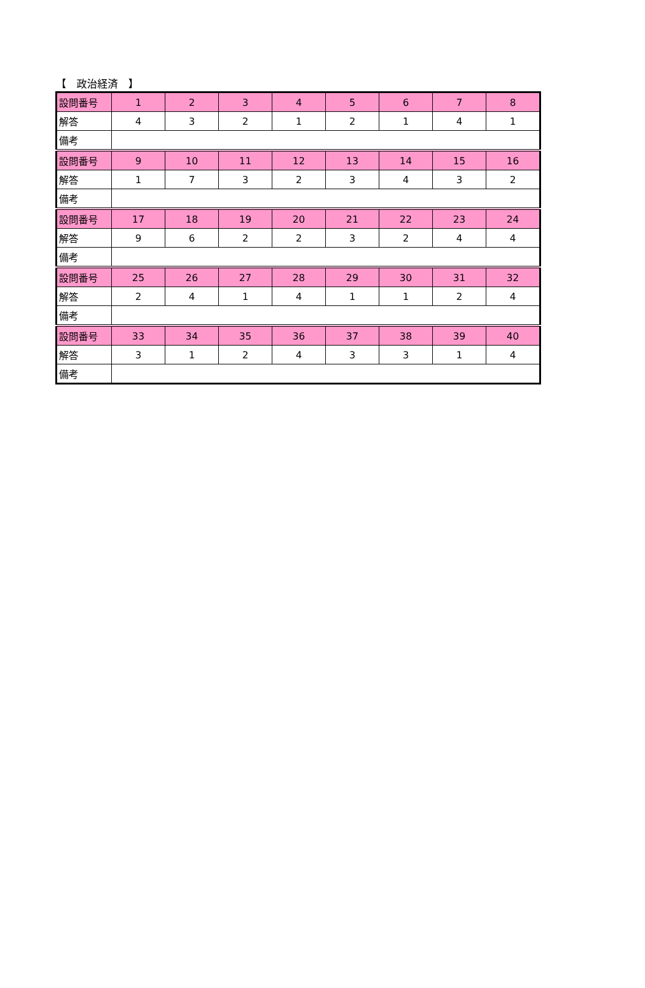【　政治経済　】
| 設問番号 | 1 | 2 | 3 | 4 | 5 | 6 | 7 | 8 |
| 解答 | 4 | 3 | 2 | 1 | 2 | 1 | 4 | 1 |
| 備考 | | | | | | | | |
| 設問番号 | 9 | 10 | 11 | 12 | 13 | 14 | 15 | 16 |
| 解答 | 1 | 7 | 3 | 2 | 3 | 4 | 3 | 2 |
| 備考 | | | | | | | | |
| 設問番号 | 17 | 18 | 19 | 20 | 21 | 22 | 23 | 24 |
| 解答 | 9 | 6 | 2 | 2 | 3 | 2 | 4 | 4 |
| 備考 | | | | | | | | |
| 設問番号 | 25 | 26 | 27 | 28 | 29 | 30 | 31 | 32 |
| 解答 | 2 | 4 | 1 | 4 | 1 | 1 | 2 | 4 |
| 備考 | | | | | | | | |
| 設問番号 | 33 | 34 | 35 | 36 | 37 | 38 | 39 | 40 |
| 解答 | 3 | 1 | 2 | 4 | 3 | 3 | 1 | 4 |
| 備考 | | | | | | | | |